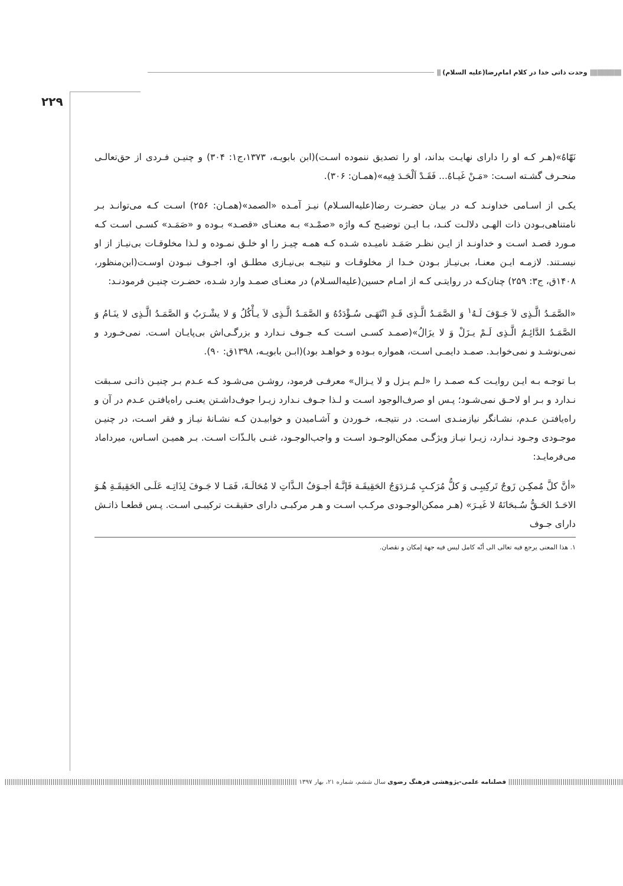|||||||||||||||||||||||||| وحدت ذاتی خدا در کلام امام‌رضا(علیه السلام) |||
۲۲۹
نَهّاهُ»(هـر کـه او را دارای نهایـت بداند، او را تصدیق ننموده اسـت)(ابن بابویـه، ۱۳۷۳،ج۱: ۳۰۴) و چنیـن فـردی از حق‌تعالـی منحـرف گشـته اسـت: «مَـنْ غَیـاهُ... فَقَـدْ اَلْحَـدَ فِیه»(همـان: ۳۰۶).
یکـی از اسـامی خداونـد کـه در بیـان حضـرت رضا(علیه‌السـلام) نیـز آمـده «الصمد»(همـان: ۲۵۶) اسـت کـه می‌توانـد بـر نامتناهی‌بـودن ذات الهـی دلالـت کنـد، بـا ایـن توضیـح کـه واژه «صمْـد» بـه معنـای «قصـد» بـوده و «صَمَـد» کسـی اسـت کـه مـورد قصـد اسـت و خداونـد از ایـن نظـر صَمَـد نامیـده شـده کـه همـه چیـز را او خلـق نمـوده و لـذا مخلوقـات بی‌نیـاز از او نیسـتند. لازمـه ایـن معنـا، بی‌نیـاز بـودن خـدا از مخلوقـات و نتیجـه بی‌نیـازی مطلـق او، اجـوف نبـودن اوسـت(ابن‌منظور، ۱۴۰۸ق، ج۳: ۲۵۹) چنان‌کـه در روایتـی کـه از امـام حسین(علیه‌السـلام) در معنـای صمـد وارد شـده، حضـرت چنیـن فرمودنـد:
«الصَّمَـدُ الَّـذِی لاَ جَـوْفَ لَـهُ<sup>۱</sup> وَ الصَّمَـدُ الَّـذِی قَـدِ انْتَهَـی سُـؤْدَدُهُ وَ الصَّمَـدُ الَّـذِی لاَ یـأْكُلُ وَ لا یشْـرَبُ وَ الصَّمَـدُ الَّـذِی لا ینَـامُ وَ الصَّمَـدُ الدَّائِـمُ الَّـذِی لَـمْ یـزَلْ وَ لا یزَالُ»(صمـد کسـی اسـت کـه جـوف نـدارد و بزرگـی‌اش بی‌پایـان اسـت. نمی‌خـورد و نمی‌نوشـد و نمی‌خوابـد. صمـد دایمـی اسـت، همواره بـوده و خواهـد بود)(ابـن بابویـه، ۱۳۹۸ق: ۹۰).
بـا توجـه بـه ایـن روایـت کـه صمـد را «لـم یـزل و لا یـزال» معرفـی فرمود، روشـن می‌شـود کـه عـدم بـر چنیـن ذاتـی سـبقت نـدارد و بـر او لاحـق نمی‌شـود؛ پـس او صرف‌الوجود اسـت و لـذا جـوف نـدارد زیـرا جوف‌داشـتن یعنـی راه‌یافتـن عـدم در آن و راه‌یافتـن عـدم، نشـانگر نیازمنـدی اسـت. در نتیجـه، خـوردن و آشـامیدن و خوابیـدن کـه نشـانهٔ نیـاز و فقر اسـت، در چنیـن موجـودی وجـود نـدارد، زیـرا نیـاز ویژگـی ممکن‌الوجـود اسـت و واجب‌الوجـود، غنـی بالـذّات اسـت. بـر همیـن اسـاس، میرداماد می‌فرمایـد:
«أنَّ كلَّ مُمكِـن زَوجٌ تَركِیبِـی وَ كلُّ مُرَكـبِ مُـزدَوَجُ الحَقِیقَـة فَإنَّـهُ أجـوَفُ الـذَّاتِ لا مُحَالَـةَ، فَمَـا لا جَـوفَ لِذَاتِـه عَلَـی الحَقِیقَـةِ هُـوَ الاحَـدُ الحَـقُّ سُـبحَانَهُ لا غَیـرَ» (هـر ممكن‌الوجـودی مرکـب اسـت و هـر مرکبـی دارای حقیقـت ترکیبـی اسـت. پـس قطعـا ذاتـش دارای جـوف
۱. هذا المعنی یرجع فیه تعالی الی أنّه کامل لیس فیه جهة إمكان و نقصان.
||||||||||||||||||||||||||||||||||||||||||||||||||||||| فصلنامه علمی-پژوهشی فرهنگ رضوی سال ششم، شماره ۲۱، بهار ۱۳۹۷ ||||||||||||||||||||||||||||||||||||||||||||||||||||||||||||||||||||||||||||||||||||||||||||||||||||||||||||||||||||||||||||||||||||||||||||